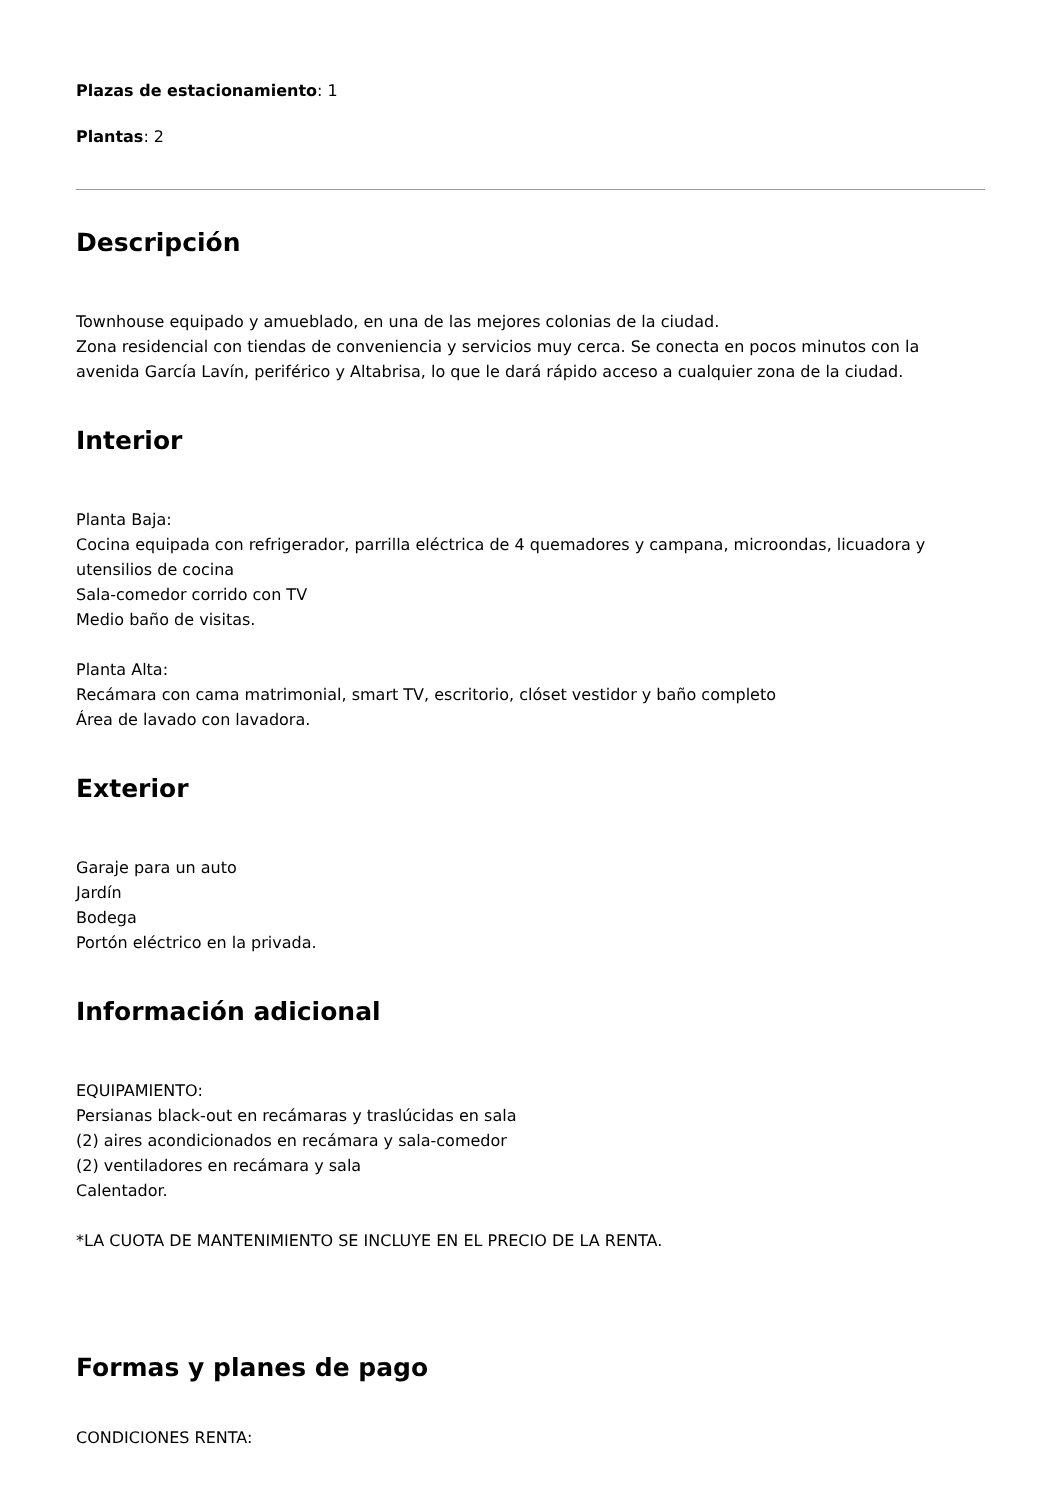Plazas de estacionamiento: 1
Plantas: 2
Descripción
Townhouse equipado y amueblado, en una de las mejores colonias de la ciudad.
Zona residencial con tiendas de conveniencia y servicios muy cerca. Se conecta en pocos minutos con la avenida García Lavín, periférico y Altabrisa, lo que le dará rápido acceso a cualquier zona de la ciudad.
Interior
Planta Baja:
Cocina equipada con refrigerador, parrilla eléctrica de 4 quemadores y campana, microondas, licuadora y utensilios de cocina
Sala-comedor corrido con TV
Medio baño de visitas.
Planta Alta:
Recámara con cama matrimonial, smart TV, escritorio, clóset vestidor y baño completo
Área de lavado con lavadora.
Exterior
Garaje para un auto
Jardín
Bodega
Portón eléctrico en la privada.
Información adicional
EQUIPAMIENTO:
Persianas black-out en recámaras y traslúcidas en sala
(2) aires acondicionados en recámara y sala-comedor
(2) ventiladores en recámara y sala
Calentador.
*LA CUOTA DE MANTENIMIENTO SE INCLUYE EN EL PRECIO DE LA RENTA.
Formas y planes de pago
CONDICIONES RENTA: